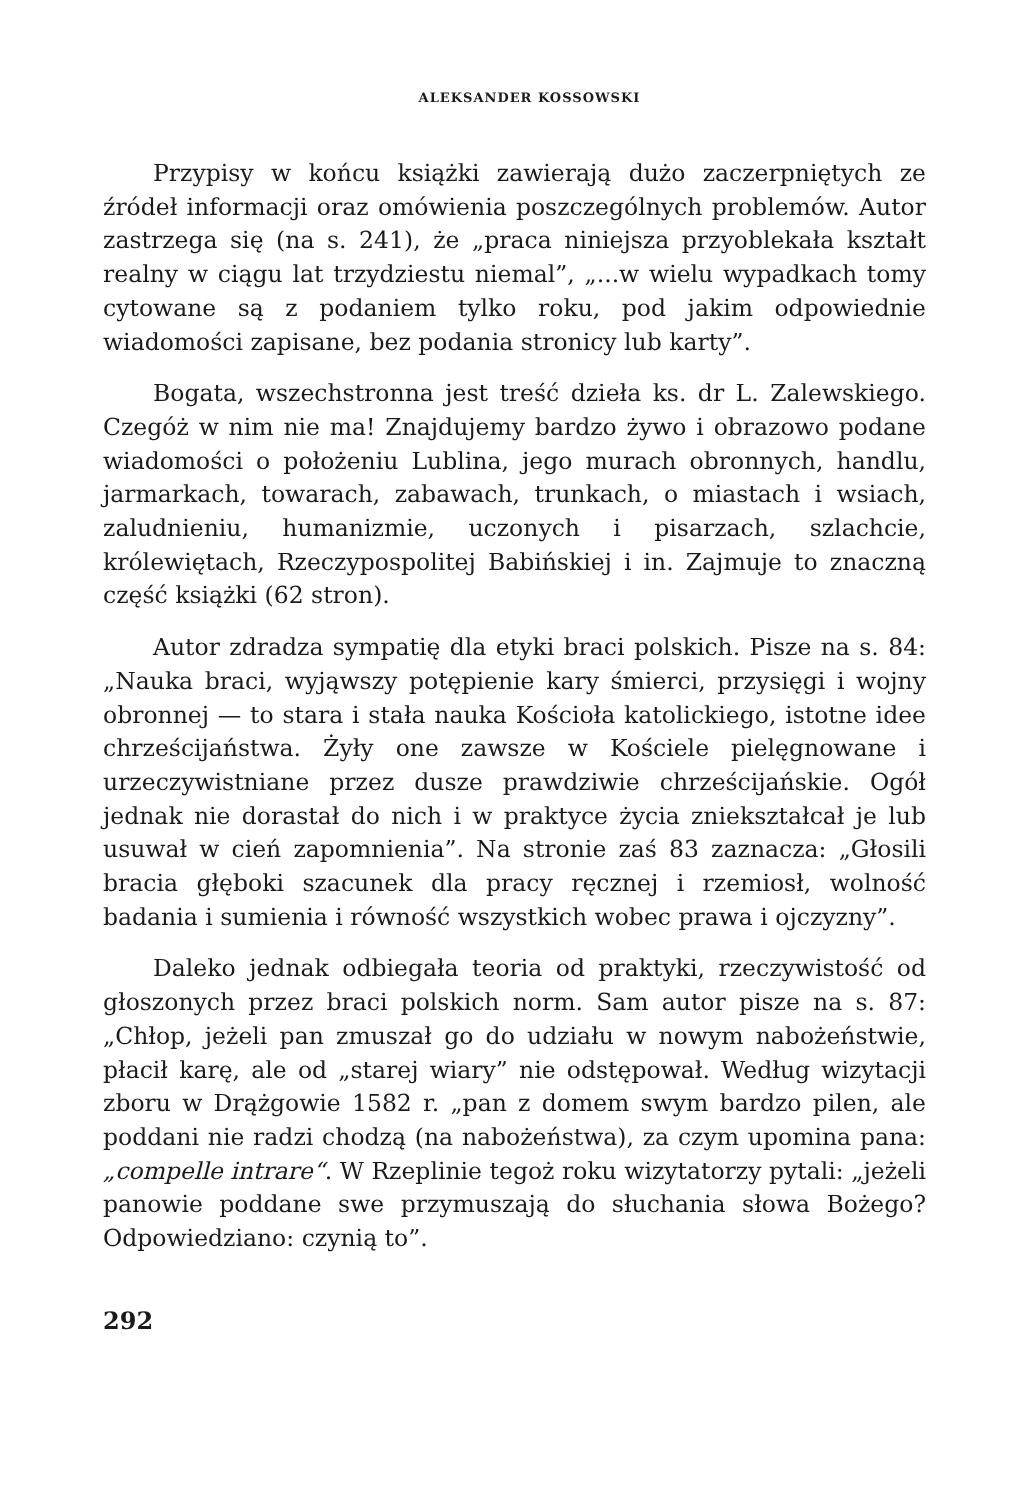ALEKSANDER KOSSOWSKI
Przypisy w końcu książki zawierają dużo zaczerpniętych ze źródeł informacji oraz omówienia poszczególnych problemów. Autor zastrzega się (na s. 241), że „praca niniejsza przyoblekała kształt realny w ciągu lat trzydziestu niemal”, „...w wielu wypadkach tomy cytowane są z podaniem tylko roku, pod jakim odpowiednie wiadomości zapisane, bez podania stronicy lub karty”.
Bogata, wszechstronna jest treść dzieła ks. dr L. Zalewskiego. Czegóż w nim nie ma! Znajdujemy bardzo żywo i obrazowo podane wiadomości o położeniu Lublina, jego murach obronnych, handlu, jarmarkach, towarach, zabawach, trunkach, o miastach i wsiach, zaludnieniu, humanizmie, uczonych i pisarzach, szlachcie, królewiętach, Rzeczypospolitej Babińskiej i in. Zajmuje to znaczną część książki (62 stron).
Autor zdradza sympatię dla etyki braci polskich. Pisze na s. 84: „Nauka braci, wyjąwszy potępienie kary śmierci, przysięgi i wojny obronnej — to stara i stała nauka Kościoła katolickiego, istotne idee chrześcijaństwa. Żyły one zawsze w Kościele pielęgnowane i urzeczywistniane przez dusze prawdziwie chrześcijańskie. Ogół jednak nie dorastał do nich i w praktyce życia zniekształcał je lub usuwał w cień zapomnienia”. Na stronie zaś 83 zaznacza: „Głosili bracia głęboki szacunek dla pracy ręcznej i rzemiosł, wolność badania i sumienia i równość wszystkich wobec prawa i ojczyzny”.
Daleko jednak odbiegała teoria od praktyki, rzeczywistość od głoszonych przez braci polskich norm. Sam autor pisze na s. 87: „Chłop, jeżeli pan zmuszał go do udziału w nowym nabożeństwie, płacił karę, ale od „starej wiary” nie odstępował. Według wizytacji zboru w Drążgowie 1582 r. „pan z domem swym bardzo pilen, ale poddani nie radzi chodzą (na nabożeństwa), za czym upomina pana: „compelle intrare“. W Rzeplinie tegoż roku wizytatorzy pytali: „jeżeli panowie poddane swe przymuszają do słuchania słowa Bożego? Odpowiedziano: czynią to”.
292